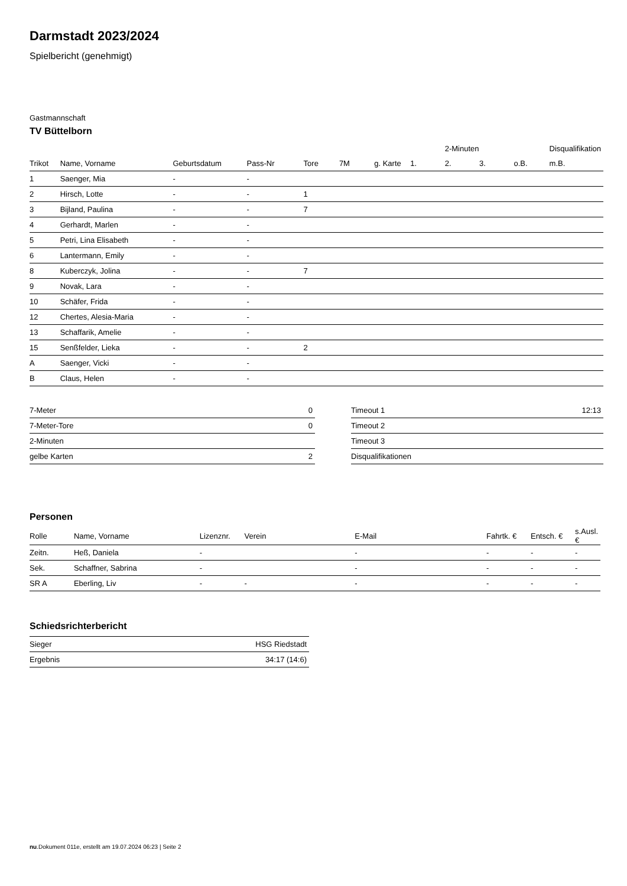Darmstadt 2023/2024
Spielbericht (genehmigt)
Gastmannschaft
TV Büttelborn
| | | | | | | | | 2-Minuten | | | Disqualifikation |
| --- | --- | --- | --- | --- | --- | --- | --- | --- | --- | --- | --- |
| Trikot | Name, Vorname | Geburtsdatum | Pass-Nr | Tore | 7M | g. Karte | 1. | 2. | 3. | o.B. | m.B. |
| 1 | Saenger, Mia | - | - | | | | | | | | |
| 2 | Hirsch, Lotte | - | - | 1 | | | | | | | |
| 3 | Bijland, Paulina | - | - | 7 | | | | | | | |
| 4 | Gerhardt, Marlen | - | - | | | | | | | | |
| 5 | Petri, Lina Elisabeth | - | - | | | | | | | | |
| 6 | Lantermann, Emily | - | - | | | | | | | | |
| 8 | Kuberczyk, Jolina | - | - | 7 | | | | | | | |
| 9 | Novak, Lara | - | - | | | | | | | | |
| 10 | Schäfer, Frida | - | - | | | | | | | | |
| 12 | Chertes, Alesia-Maria | - | - | | | | | | | | |
| 13 | Schaffarik, Amelie | - | - | | | | | | | | |
| 15 | Senßfelder, Lieka | - | - | 2 | | | | | | | |
| A | Saenger, Vicki | - | - | | | | | | | | |
| B | Claus, Helen | - | - | | | | | | | | |
| 7-Meter | 0 |
| 7-Meter-Tore | 0 |
| 2-Minuten | |
| gelbe Karten | 2 |
| Timeout 1 | 12:13 |
| Timeout 2 | |
| Timeout 3 | |
| Disqualifikationen | |
Personen
| Rolle | Name, Vorname | Lizenznr. | Verein | E-Mail | Fahrtk. € | Entsch. € | s.Ausl. € |
| --- | --- | --- | --- | --- | --- | --- | --- |
| Zeitn. | Heß, Daniela | - | | - | - | - | - |
| Sek. | Schaffner, Sabrina | - | | - | - | - | - |
| SR A | Eberling, Liv | - | - | - | - | - | - |
Schiedsrichterbericht
| Sieger | HSG Riedstadt |
| Ergebnis | 34:17 (14:6) |
nu.Dokument 011e, erstellt am 19.07.2024 06:23 | Seite 2